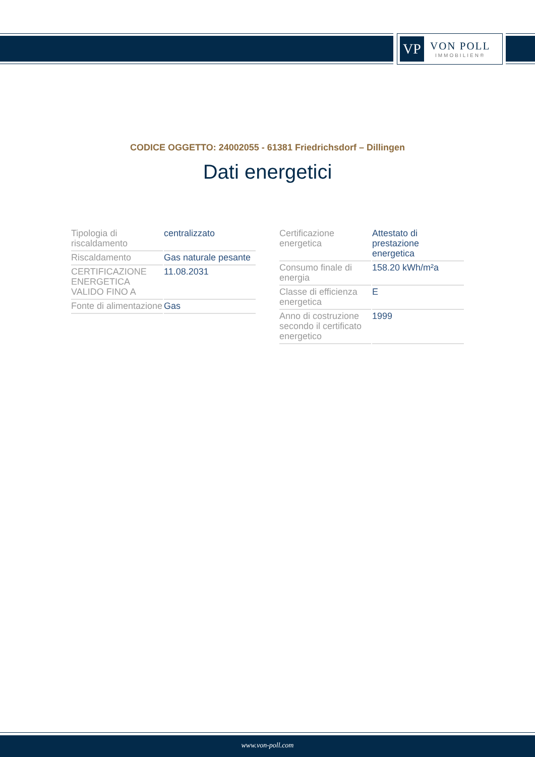VP
VON POLL
IMMOBILIEN®
CODICE OGGETTO: 24002055 - 61381 Friedrichsdorf – Dillingen
Dati energetici
| Tipologia di riscaldamento | centralizzato |
| Riscaldamento | Gas naturale pesante |
| CERTIFICAZIONE ENERGETICA VALIDO FINO A | 11.08.2031 |
| Fonte di alimentazione | Gas |
| Certificazione energetica | Attestato di prestazione energetica |
| Consumo finale di energia | 158.20 kWh/m²a |
| Classe di efficienza energetica | E |
| Anno di costruzione secondo il certificato energetico | 1999 |
www.von-poll.com